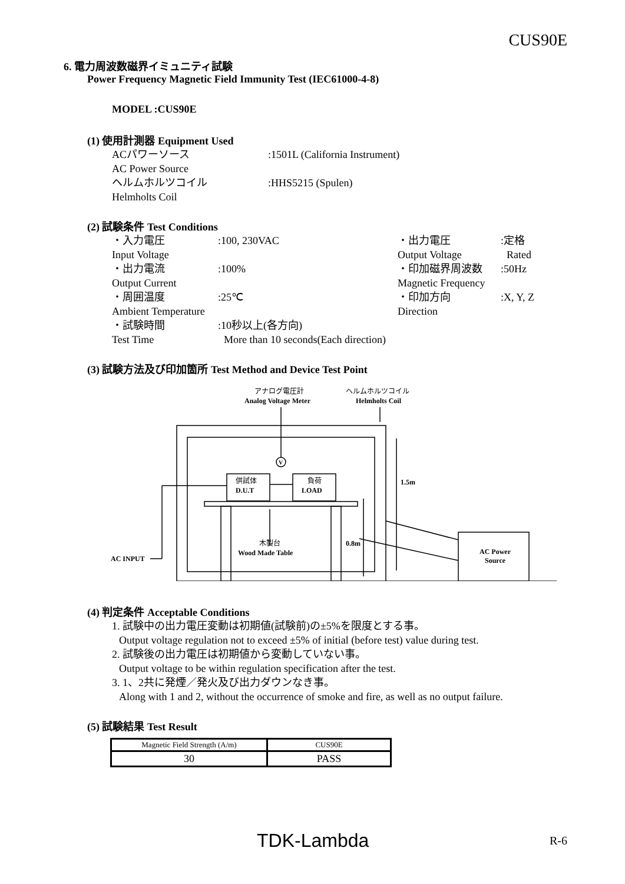CUS90E
6. 電力周波数磁界イミュニティ試験
Power Frequency Magnetic Field Immunity Test (IEC61000-4-8)
MODEL :CUS90E
(1) 使用計測器 Equipment Used
ACパワーソース:1501L (California Instrument)
AC Power Source
ヘルムホルツコイル:HHS5215 (Spulen)
Helmholts Coil
(2) 試験条件 Test Conditions
・入力電圧:100, 230VAC ・出力電圧:定格
Input Voltage Output Voltage Rated
・出力電流:100% ・印加磁界周波数:50Hz
Output Current Magnetic Frequency
・周囲温度:25℃ ・印加方向:X, Y, Z
Ambient Temperature Direction
・試験時間:10秒以上(各方向)
Test Time More than 10 seconds(Each direction)
(3) 試験方法及び印加箇所 Test Method and Device Test Point
アナログ電圧計
Analog Voltage Meter
ヘルムホルツコイル
Helmholts Coil
V
供試体
D.U.T
負荷
LOAD
1.5m
0.8m
木製台
Wood Made Table
AC INPUT
AC Power
Source
(4) 判定条件 Acceptable Conditions
1. 試験中の出力電圧変動は初期値(試験前)の±5%を限度とする事。
Output voltage regulation not to exceed ±5% of initial (before test) value during test.
2. 試験後の出力電圧は初期値から変動していない事。
Output voltage to be within regulation specification after the test.
3. 1、2共に発煙／発火及び出力ダウンなき事。
Along with 1 and 2, without the occurrence of smoke and fire, as well as no output failure.
(5) 試験結果 Test Result
| Magnetic Field Strength (A/m) | CUS90E |
| --- | --- |
| 30 | PASS |
TDK-Lambda R-6